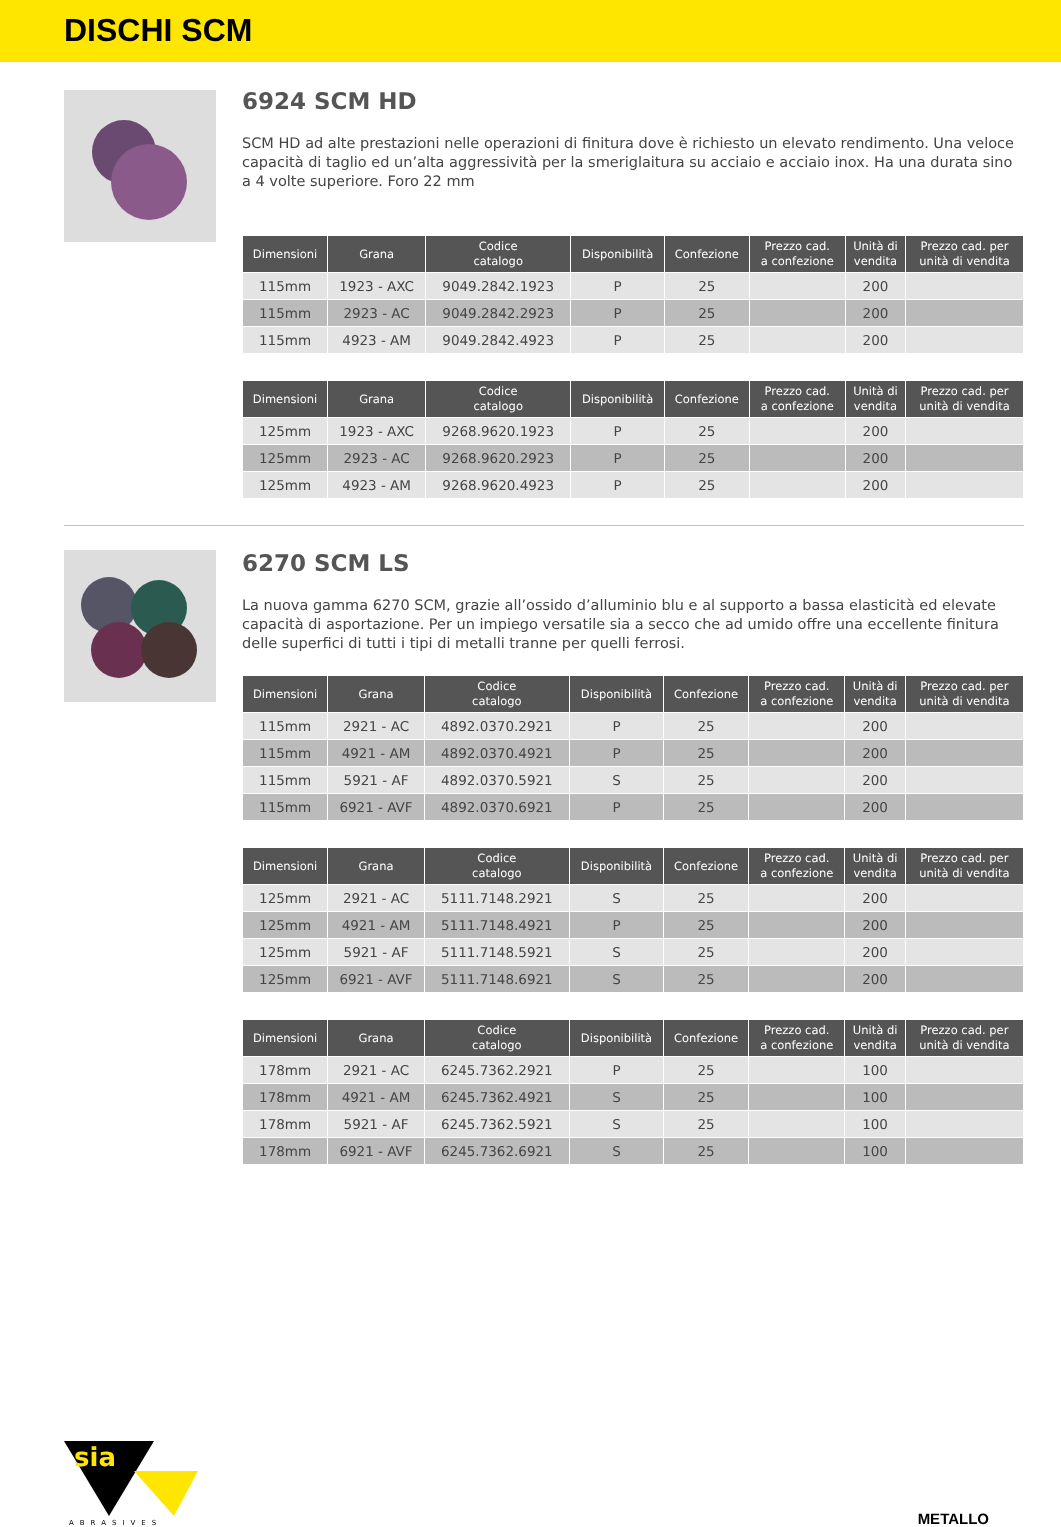DISCHI SCM
6924 SCM HD
SCM HD ad alte prestazioni nelle operazioni di finitura dove è richiesto un elevato rendimento. Una veloce capacità di taglio ed un’alta aggressività per la smeriglaitura su acciaio e acciaio inox. Ha una durata sino a 4 volte superiore. Foro 22 mm
| Dimensioni | Grana | Codice catalogo | Disponibilità | Confezione | Prezzo cad. a confezione | Unità di vendita | Prezzo cad. per unità di vendita |
| --- | --- | --- | --- | --- | --- | --- | --- |
| 115mm | 1923 - AXC | 9049.2842.1923 | P | 25 | | 200 | |
| 115mm | 2923 - AC | 9049.2842.2923 | P | 25 | | 200 | |
| 115mm | 4923 - AM | 9049.2842.4923 | P | 25 | | 200 | |
| Dimensioni | Grana | Codice catalogo | Disponibilità | Confezione | Prezzo cad. a confezione | Unità di vendita | Prezzo cad. per unità di vendita |
| --- | --- | --- | --- | --- | --- | --- | --- |
| 125mm | 1923 - AXC | 9268.9620.1923 | P | 25 | | 200 | |
| 125mm | 2923 - AC | 9268.9620.2923 | P | 25 | | 200 | |
| 125mm | 4923 - AM | 9268.9620.4923 | P | 25 | | 200 | |
6270 SCM LS
La nuova gamma 6270 SCM, grazie all’ossido d’alluminio blu e al supporto a bassa elasticità ed elevate capacità di asportazione. Per un impiego versatile sia a secco che ad umido offre una eccellente finitura delle superfici di tutti i tipi di metalli tranne per quelli ferrosi.
| Dimensioni | Grana | Codice catalogo | Disponibilità | Confezione | Prezzo cad. a confezione | Unità di vendita | Prezzo cad. per unità di vendita |
| --- | --- | --- | --- | --- | --- | --- | --- |
| 115mm | 2921 - AC | 4892.0370.2921 | P | 25 | | 200 | |
| 115mm | 4921 - AM | 4892.0370.4921 | P | 25 | | 200 | |
| 115mm | 5921 - AF | 4892.0370.5921 | S | 25 | | 200 | |
| 115mm | 6921 - AVF | 4892.0370.6921 | P | 25 | | 200 | |
| Dimensioni | Grana | Codice catalogo | Disponibilità | Confezione | Prezzo cad. a confezione | Unità di vendita | Prezzo cad. per unità di vendita |
| --- | --- | --- | --- | --- | --- | --- | --- |
| 125mm | 2921 - AC | 5111.7148.2921 | S | 25 | | 200 | |
| 125mm | 4921 - AM | 5111.7148.4921 | P | 25 | | 200 | |
| 125mm | 5921 - AF | 5111.7148.5921 | S | 25 | | 200 | |
| 125mm | 6921 - AVF | 5111.7148.6921 | S | 25 | | 200 | |
| Dimensioni | Grana | Codice catalogo | Disponibilità | Confezione | Prezzo cad. a confezione | Unità di vendita | Prezzo cad. per unità di vendita |
| --- | --- | --- | --- | --- | --- | --- | --- |
| 178mm | 2921 - AC | 6245.7362.2921 | P | 25 | | 100 | |
| 178mm | 4921 - AM | 6245.7362.4921 | S | 25 | | 100 | |
| 178mm | 5921 - AF | 6245.7362.5921 | S | 25 | | 100 | |
| 178mm | 6921 - AVF | 6245.7362.6921 | S | 25 | | 100 | |
sia
ABRASIVES
METALLO